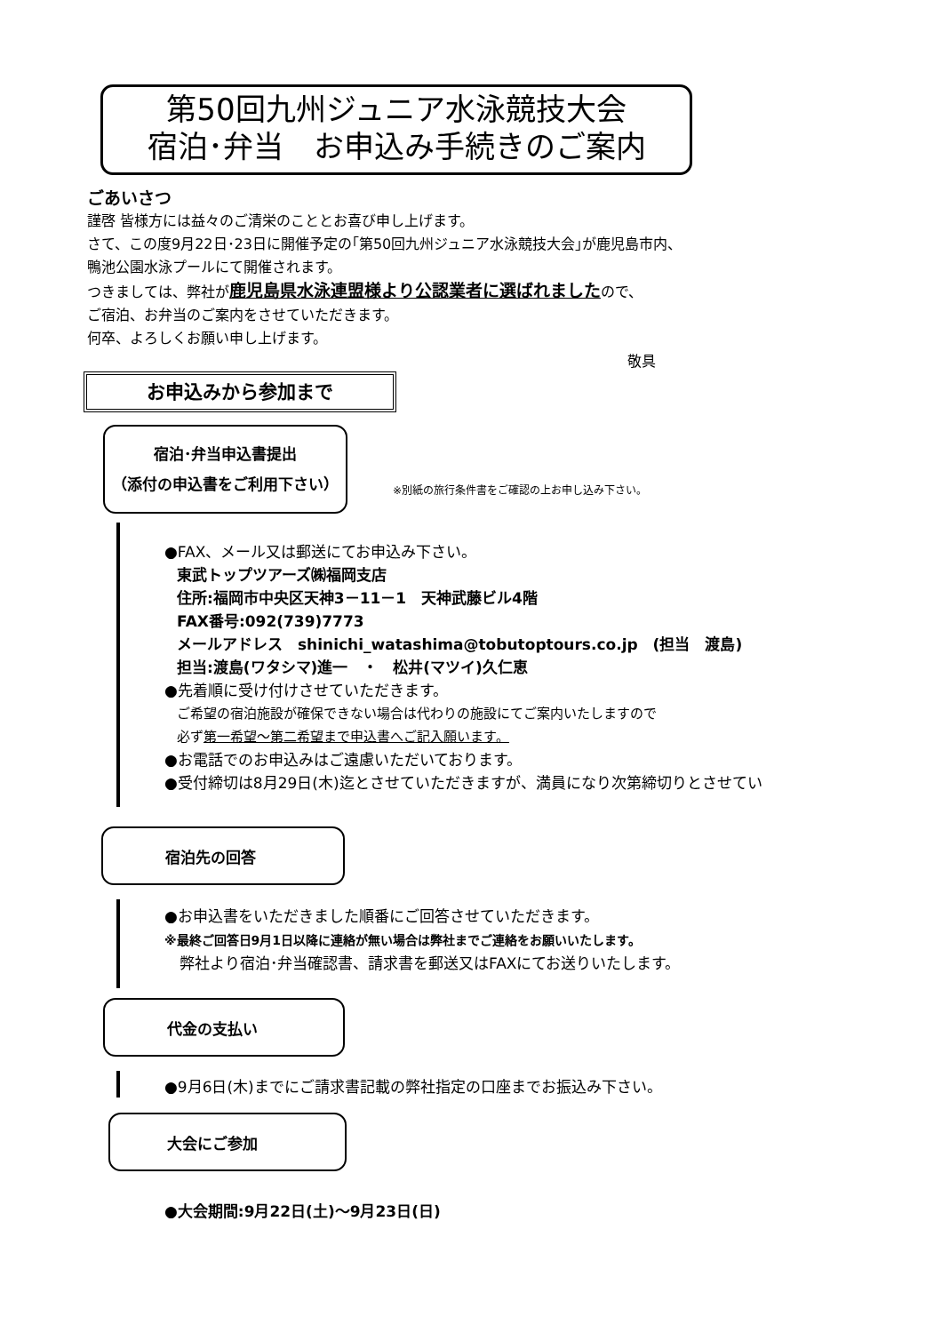第50回九州ジュニア水泳競技大会
宿泊･弁当　お申込み手続きのご案内
ごあいさつ
謹啓 皆様方には益々のご清栄のこととお喜び申し上げます。
さて、この度9月22日･23日に開催予定の｢第50回九州ジュニア水泳競技大会｣が鹿児島市内、
鴨池公園水泳プールにて開催されます。
つきましては、弊社が鹿児島県水泳連盟様より公認業者に選ばれましたので、
ご宿泊、お弁当のご案内をさせていただきます。
何卒、よろしくお願い申し上げます。
敬具
お申込みから参加まで
宿泊･弁当申込書提出
（添付の申込書をご利用下さい）
※別紙の旅行条件書をご確認の上お申し込み下さい。
●FAX、メール又は郵送にてお申込み下さい。
東武トップツアーズ㈱福岡支店
住所:福岡市中央区天神3－11－1　天神武藤ビル4階
FAX番号:092(739)7773
メールアドレス　shinichi_watashima@tobutoptours.co.jp　(担当　渡島)
担当:渡島(ワタシマ)進一　・　松井(マツイ)久仁恵
●先着順に受け付けさせていただきます。
ご希望の宿泊施設が確保できない場合は代わりの施設にてご案内いたしますので
必ず第一希望～第二希望まで申込書へご記入願います。
●お電話でのお申込みはご遠慮いただいております。
●受付締切は8月29日(木)迄とさせていただきますが、満員になり次第締切りとさせてい
宿泊先の回答
●お申込書をいただきました順番にご回答させていただきます。
※最終ご回答日9月1日以降に連絡が無い場合は弊社までご連絡をお願いいたします。
　弊社より宿泊･弁当確認書、請求書を郵送又はFAXにてお送りいたします。
代金の支払い
●9月6日(木)までにご請求書記載の弊社指定の口座までお振込み下さい。
大会にご参加
●大会期間:9月22日(土)～9月23日(日)